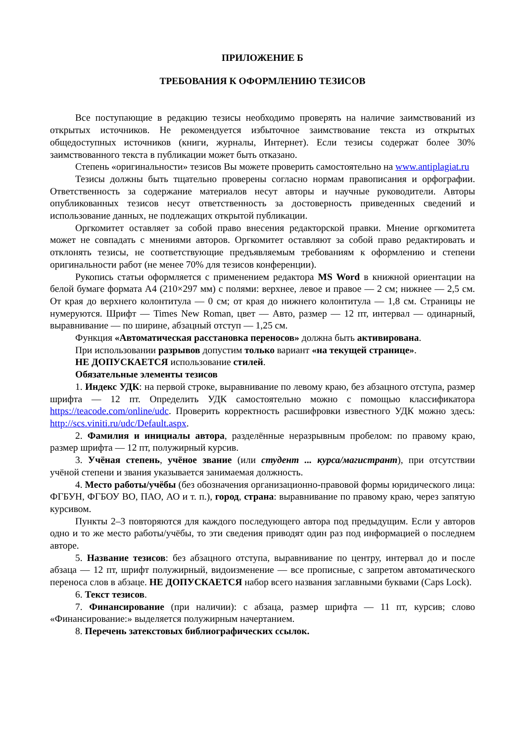ПРИЛОЖЕНИЕ Б
ТРЕБОВАНИЯ К ОФОРМЛЕНИЮ ТЕЗИСОВ
Все поступающие в редакцию тезисы необходимо проверять на наличие заимствований из открытых источников. Не рекомендуется избыточное заимствование текста из открытых общедоступных источников (книги, журналы, Интернет). Если тезисы содержат более 30% заимствованного текста в публикации может быть отказано.
Степень «оригинальности» тезисов Вы можете проверить самостоятельно на www.antiplagiat.ru
Тезисы должны быть тщательно проверены согласно нормам правописания и орфографии. Ответственность за содержание материалов несут авторы и научные руководители. Авторы опубликованных тезисов несут ответственность за достоверность приведенных сведений и использование данных, не подлежащих открытой публикации.
Оргкомитет оставляет за собой право внесения редакторской правки. Мнение оргкомитета может не совпадать с мнениями авторов. Оргкомитет оставляют за собой право редактировать и отклонять тезисы, не соответствующие предъявляемым требованиям к оформлению и степени оригинальности работ (не менее 70% для тезисов конференции).
Рукопись статьи оформляется с применением редактора MS Word в книжной ориентации на белой бумаге формата А4 (210×297 мм) с полями: верхнее, левое и правое — 2 см; нижнее — 2,5 см. От края до верхнего колонтитула — 0 см; от края до нижнего колонтитула — 1,8 см. Страницы не нумеруются. Шрифт — Times New Roman, цвет — Авто, размер — 12 пт, интервал — одинарный, выравнивание — по ширине, абзацный отступ — 1,25 см.
Функция «Автоматическая расстановка переносов» должна быть активирована.
При использовании разрывов допустим только вариант «на текущей странице».
НЕ ДОПУСКАЕТСЯ использование стилей.
Обязательные элементы тезисов
1. Индекс УДК: на первой строке, выравнивание по левому краю, без абзацного отступа, размер шрифта — 12 пт. Определить УДК самостоятельно можно с помощью классификатора https://teacode.com/online/udc. Проверить корректность расшифровки известного УДК можно здесь: http://scs.viniti.ru/udc/Default.aspx.
2. Фамилия и инициалы автора, разделённые неразрывным пробелом: по правому краю, размер шрифта — 12 пт, полужирный курсив.
3. Учёная степень, учёное звание (или студент ... курса/магистрант), при отсутствии учёной степени и звания указывается занимаемая должность.
4. Место работы/учёбы (без обозначения организационно-правовой формы юридического лица: ФГБУН, ФГБОУ ВО, ПАО, АО и т. п.), город, страна: выравнивание по правому краю, через запятую курсивом.
Пункты 2–3 повторяются для каждого последующего автора под предыдущим. Если у авторов одно и то же место работы/учёбы, то эти сведения приводят один раз под информацией о последнем авторе.
5. Название тезисов: без абзацного отступа, выравнивание по центру, интервал до и после абзаца — 12 пт, шрифт полужирный, видоизменение — все прописные, с запретом автоматического переноса слов в абзаце. НЕ ДОПУСКАЕТСЯ набор всего названия заглавными буквами (Caps Lock).
6. Текст тезисов.
7. Финансирование (при наличии): с абзаца, размер шрифта — 11 пт, курсив; слово «Финансирование:» выделяется полужирным начертанием.
8. Перечень затекстовых библиографических ссылок.